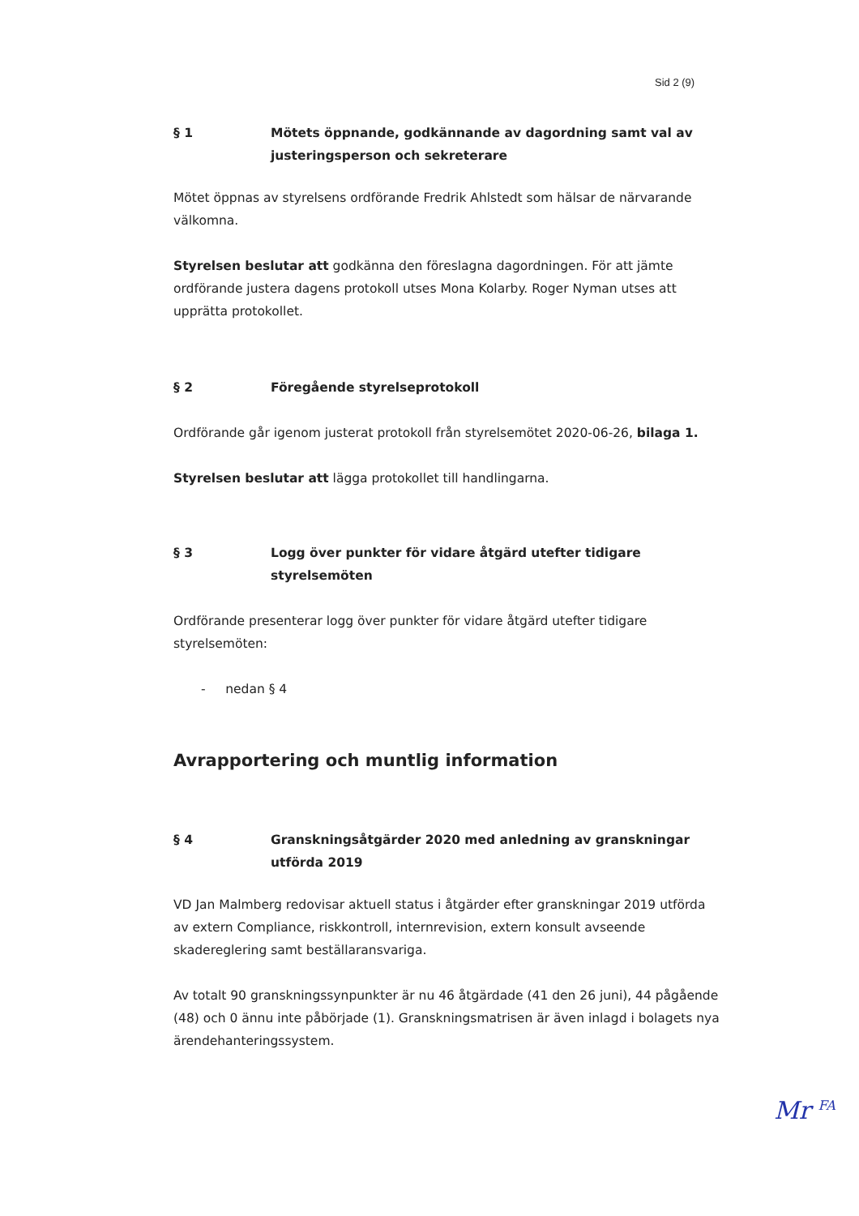Sid 2 (9)
§ 1 Mötets öppnande, godkännande av dagordning samt val av justeringsperson och sekreterare
Mötet öppnas av styrelsens ordförande Fredrik Ahlstedt som hälsar de närvarande välkomna.
Styrelsen beslutar att godkänna den föreslagna dagordningen. För att jämte ordförande justera dagens protokoll utses Mona Kolarby. Roger Nyman utses att upprätta protokollet.
§ 2 Föregående styrelseprotokoll
Ordförande går igenom justerat protokoll från styrelsemötet 2020-06-26, bilaga 1.
Styrelsen beslutar att lägga protokollet till handlingarna.
§ 3 Logg över punkter för vidare åtgärd utefter tidigare styrelsemöten
Ordförande presenterar logg över punkter för vidare åtgärd utefter tidigare styrelsemöten:
- nedan § 4
Avrapportering och muntlig information
§ 4 Granskningsåtgärder 2020 med anledning av granskningar utförda 2019
VD Jan Malmberg redovisar aktuell status i åtgärder efter granskningar 2019 utförda av extern Compliance, riskkontroll, internrevision, extern konsult avseende skadereglering samt beställaransvariga.
Av totalt 90 granskningssynpunkter är nu 46 åtgärdade (41 den 26 juni), 44 pågående (48) och 0 ännu inte påbörjade (1). Granskningsmatrisen är även inlagd i bolagets nya ärendehanteringssystem.
Mr <sup>FA</sup>